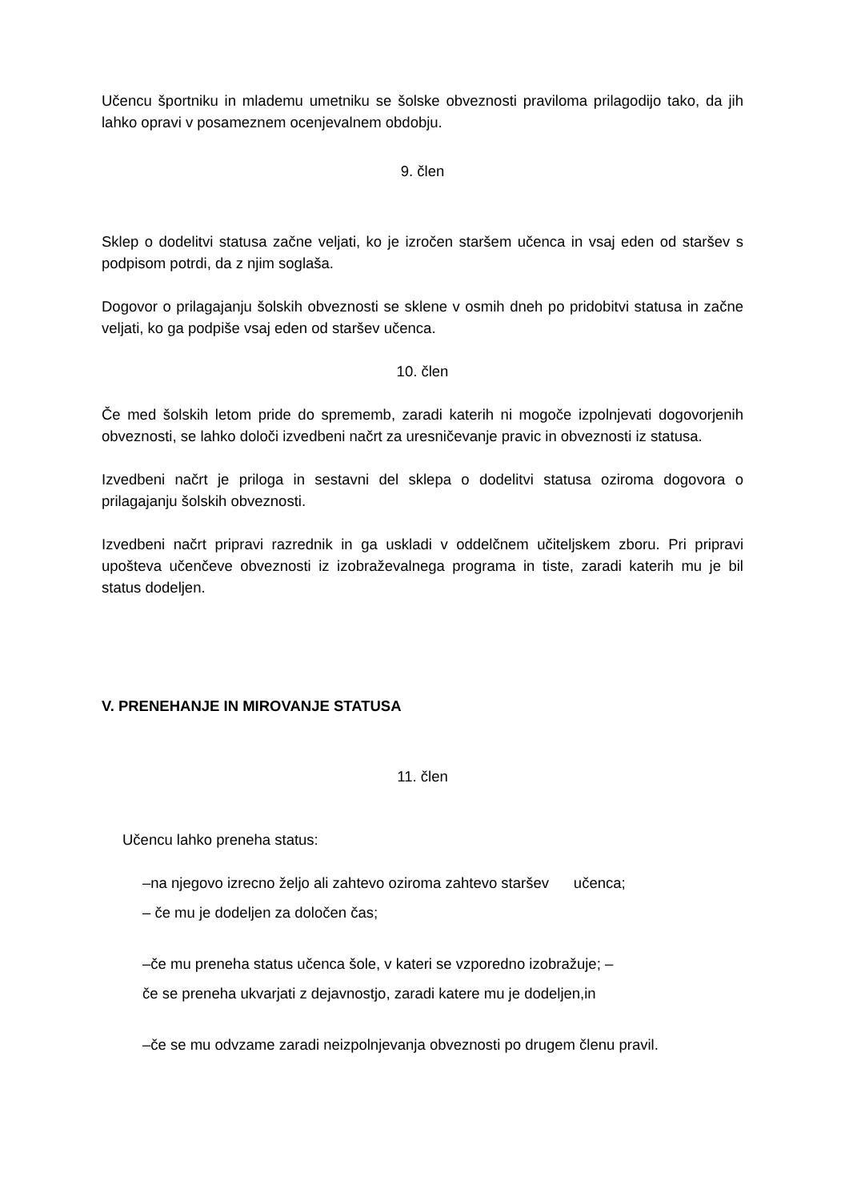Učencu športniku in mlademu umetniku se šolske obveznosti praviloma prilagodijo tako, da jih lahko opravi v posameznem ocenjevalnem obdobju.
9. člen
Sklep o dodelitvi statusa začne veljati, ko je izročen staršem učenca in vsaj eden od staršev s podpisom potrdi, da z njim soglaša.
Dogovor o prilagajanju šolskih obveznosti se sklene v osmih dneh po pridobitvi statusa in začne veljati, ko ga podpiše vsaj eden od staršev učenca.
10. člen
Če med šolskih letom pride do sprememb, zaradi katerih ni mogoče izpolnjevati dogovorjenih obveznosti, se lahko določi izvedbeni načrt za uresničevanje pravic in obveznosti iz statusa.
Izvedbeni načrt je priloga in sestavni del sklepa o dodelitvi statusa oziroma dogovora o prilagajanju šolskih obveznosti.
Izvedbeni načrt pripravi razrednik in ga uskladi v oddelčnem učiteljskem zboru. Pri pripravi upošteva učenčeve obveznosti iz izobraževalnega programa in tiste, zaradi katerih mu je bil status dodeljen.
V. PRENEHANJE IN MIROVANJE STATUSA
11. člen
Učencu lahko preneha status:
–na njegovo izrecno željo ali zahtevo oziroma zahtevo staršev učenca;
– če mu je dodeljen za določen čas;
–če mu preneha status učenca šole, v kateri se vzporedno izobražuje; –
če se preneha ukvarjati z dejavnostjo, zaradi katere mu je dodeljen,in
–če se mu odvzame zaradi neizpolnjevanja obveznosti po drugem členu pravil.